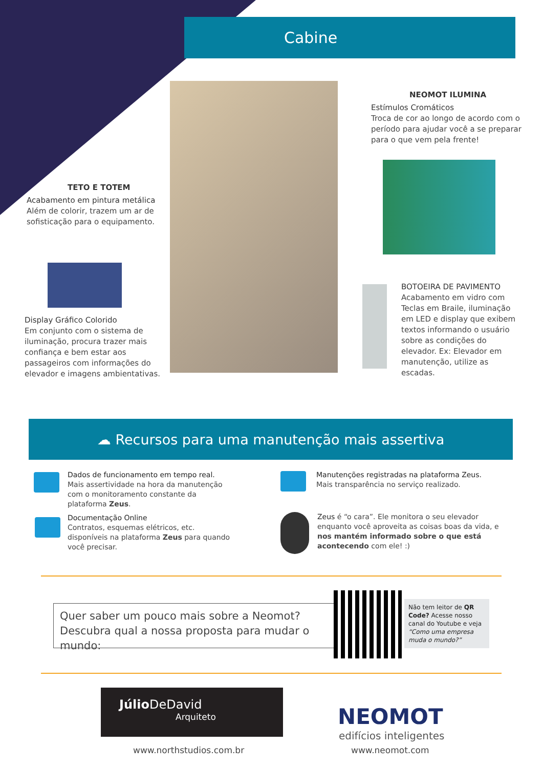Cabine
NEOMOT ILUMINA
Estímulos Cromáticos
Troca de cor ao longo de acordo com o período para ajudar você a se preparar para o que vem pela frente!
TETO E TOTEM
Acabamento em pintura metálica
Além de colorir, trazem um ar de sofisticação para o equipamento.
Display Gráfico Colorido
Em conjunto com o sistema de iluminação, procura trazer mais confiança e bem estar aos passageiros com informações do elevador e imagens ambientativas.
BOTOEIRA DE PAVIMENTO
Acabamento em vidro com Teclas em Braile, iluminação em LED e display que exibem textos informando o usuário sobre as condições do elevador. Ex: Elevador em manutenção, utilize as escadas.
☁ Recursos para uma manutenção mais assertiva
Dados de funcionamento em tempo real.
Mais assertividade na hora da manutenção com o monitoramento constante da plataforma Zeus.
Manutenções registradas na plataforma Zeus.
Mais transparência no serviço realizado.
Documentação Online
Contratos, esquemas elétricos, etc. disponíveis na plataforma Zeus para quando você precisar.
Zeus é “o cara”. Ele monitora o seu elevador enquanto você aproveita as coisas boas da vida, e nos mantém informado sobre o que está acontecendo com ele! :)
Quer saber um pouco mais sobre a Neomot?
Descubra qual a nossa proposta para mudar o mundo:
Não tem leitor de QR Code? Acesse nosso canal do Youtube e veja “Como uma empresa muda o mundo?”
Júlio DeDavid
Arquiteto
www.northstudios.com.br
NEOMOT
edifícios inteligentes
www.neomot.com